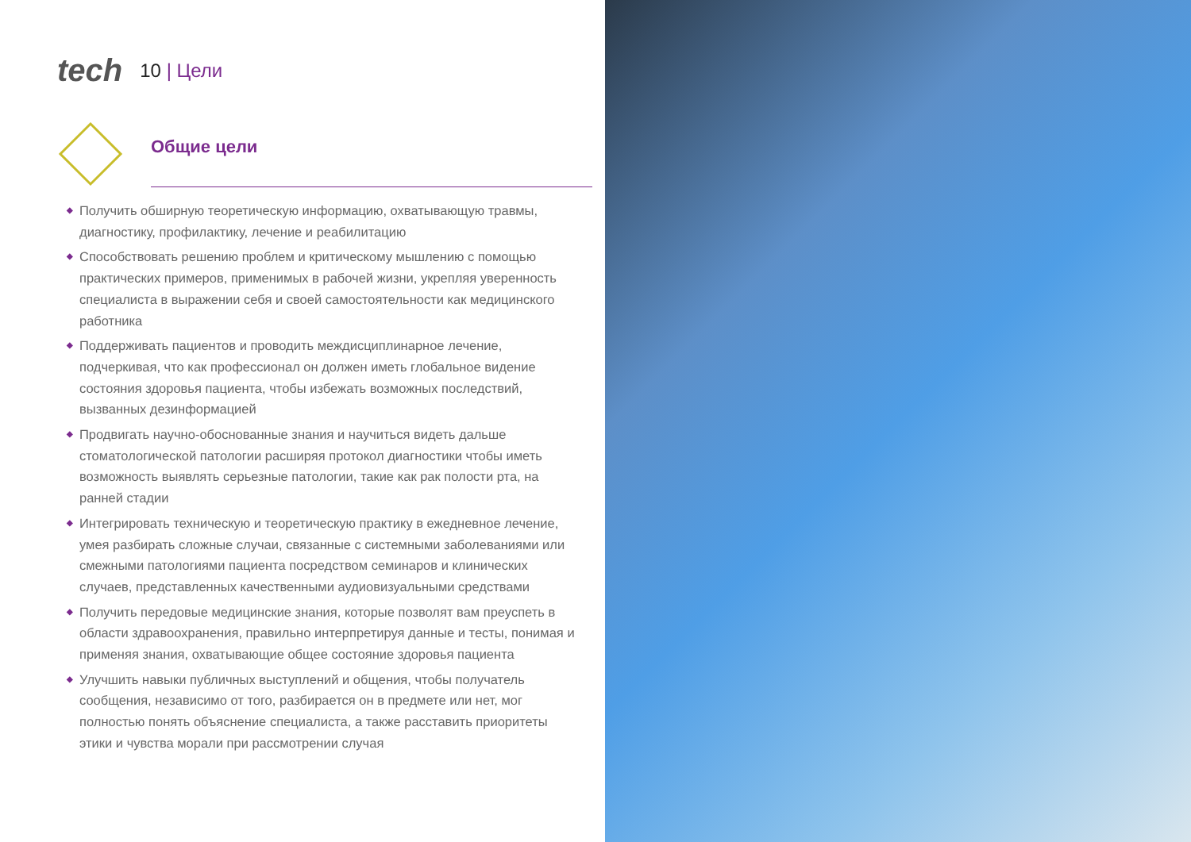tech
10 | Цели
Общие цели
◆ Получить обширную теоретическую информацию, охватывающую травмы, диагностику, профилактику, лечение и реабилитацию
◆ Способствовать решению проблем и критическому мышлению с помощью практических примеров, применимых в рабочей жизни, укрепляя уверенность специалиста в выражении себя и своей самостоятельности как медицинского работника
◆ Поддерживать пациентов и проводить междисциплинарное лечение, подчеркивая, что как профессионал он должен иметь глобальное видение состояния здоровья пациента, чтобы избежать возможных последствий, вызванных дезинформацией
◆ Продвигать научно-обоснованные знания и научиться видеть дальше стоматологической патологии расширяя протокол диагностики чтобы иметь возможность выявлять серьезные патологии, такие как рак полости рта, на ранней стадии
◆ Интегрировать техническую и теоретическую практику в ежедневное лечение, умея разбирать сложные случаи, связанные с системными заболеваниями или смежными патологиями пациента посредством семинаров и клинических случаев, представленных качественными аудиовизуальными средствами
◆ Получить передовые медицинские знания, которые позволят вам преуспеть в области здравоохранения, правильно интерпретируя данные и тесты, понимая и применяя знания, охватывающие общее состояние здоровья пациента
◆ Улучшить навыки публичных выступлений и общения, чтобы получатель сообщения, независимо от того, разбирается он в предмете или нет, мог полностью понять объяснение специалиста, а также расставить приоритеты этики и чувства морали при рассмотрении случая